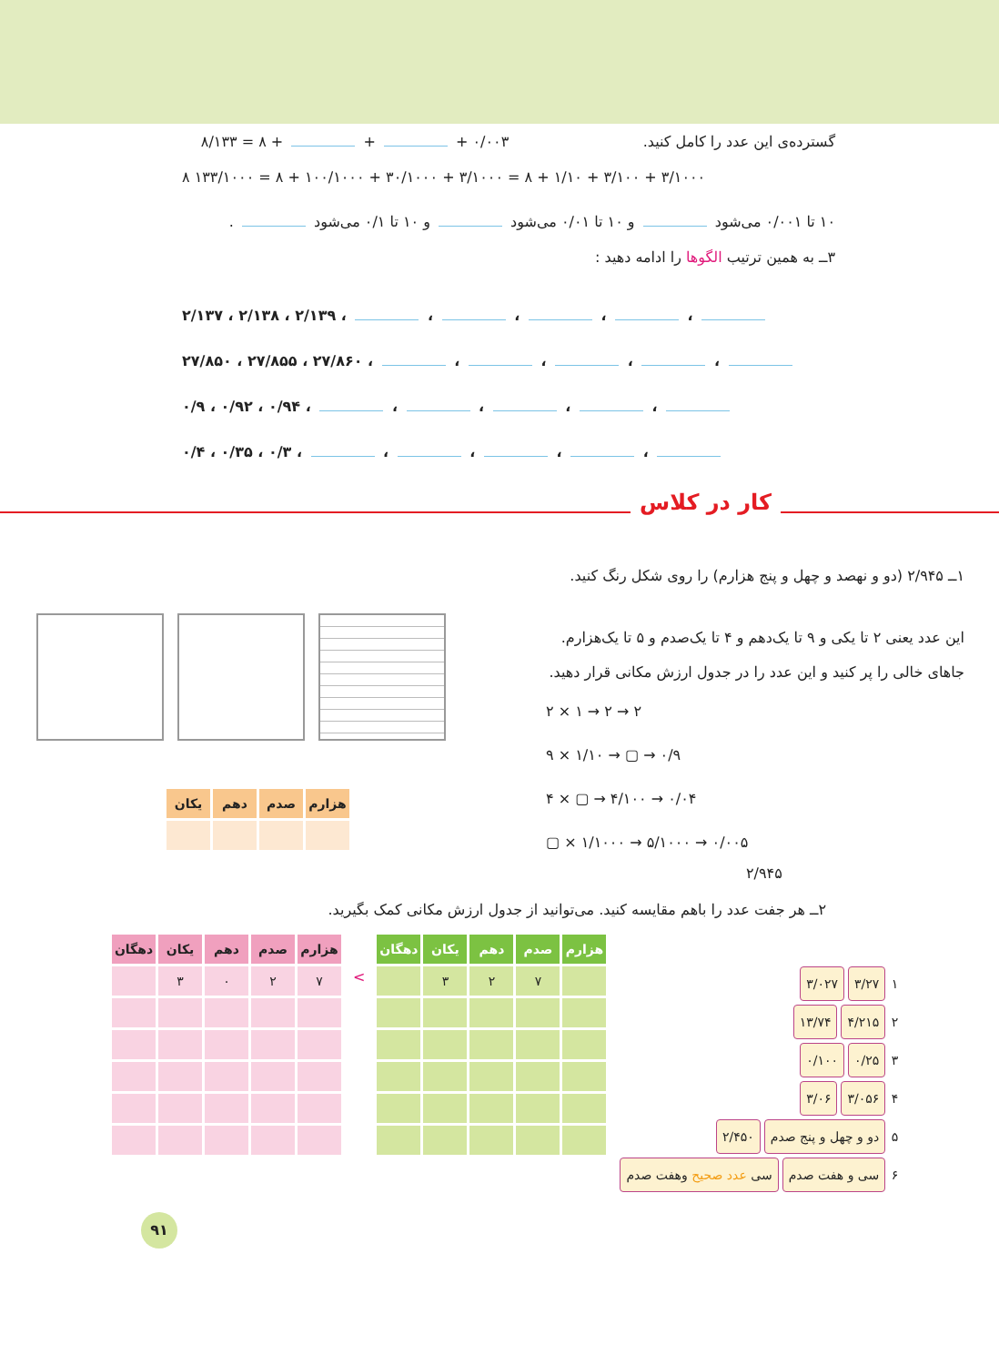گسترده‌ی این عدد را کامل کنید. ۸/۱۳۳ = ۸ + + + ۰/۰۰۳
۸ ۱۳۳/۱۰۰۰ = ۸ + ۱۰۰/۱۰۰۰ + ۳۰/۱۰۰۰ + ۳/۱۰۰۰ = ۸ + ۱/۱۰ + ۳/۱۰۰ + ۳/۱۰۰۰
۱۰ تا ۰/۰۰۱ می‌شود و ۱۰ تا ۰/۰۱ می‌شود و ۱۰ تا ۰/۱ می‌شود .
۳ــ به همین ترتیب الگوها را ادامه دهید :
۲/۱۳۷ ، ۲/۱۳۸ ، ۲/۱۳۹ ، ، ، ، ،
۲۷/۸۵۰ ، ۲۷/۸۵۵ ، ۲۷/۸۶۰ ، ، ، ، ،
۰/۹ ، ۰/۹۲ ، ۰/۹۴ ، ، ، ، ،
۰/۴ ، ۰/۳۵ ، ۰/۳ ، ، ، ، ،
کار در کلاس
| هزارم | صدم | دهم | یکان |
| --- | --- | --- | --- |
۱ــ ۲/۹۴۵ (دو و نهصد و چهل و پنج هزارم) را روی شکل رنگ کنید.
این عدد یعنی ۲ تا یکی و ۹ تا یک‌دهم و ۴ تا یک‌صدم و ۵ تا یک‌هزارم.
جاهای خالی را پر کنید و این عدد را در جدول ارزش مکانی قرار دهید.
۲ × ۱ → ۲ → ۲
۹ × ۱/۱۰ → ▢ → ۰/۹
۴ × ▢ → ۴/۱۰۰ → ۰/۰۴
▢ × ۱/۱۰۰۰ → ۵/۱۰۰۰ → ۰/۰۰۵
۲/۹۴۵
۲ــ هر جفت عدد را باهم مقایسه کنید. می‌توانید از جدول ارزش مکانی کمک بگیرید.
| دهگان | یکان | دهم | صدم | هزارم |
| --- | --- | --- | --- | --- |
| | ۳ | ۰ | ۲ | ۷ |
<
| دهگان | یکان | دهم | صدم | هزارم |
| --- | --- | --- | --- | --- |
| | ۳ | ۲ | ۷ | |
۱ ۳/۲۷ ۳/۰۲۷
۲ ۴/۲۱۵ ۱۳/۷۴
۳ ۰/۲۵ ۰/۱۰۰
۴ ۳/۰۵۶ ۳/۰۶
۵ دو و چهل و پنج صدم ۲/۴۵۰
۶ سی و هفت صدم سی عدد صحیح وهفت صدم
۹۱